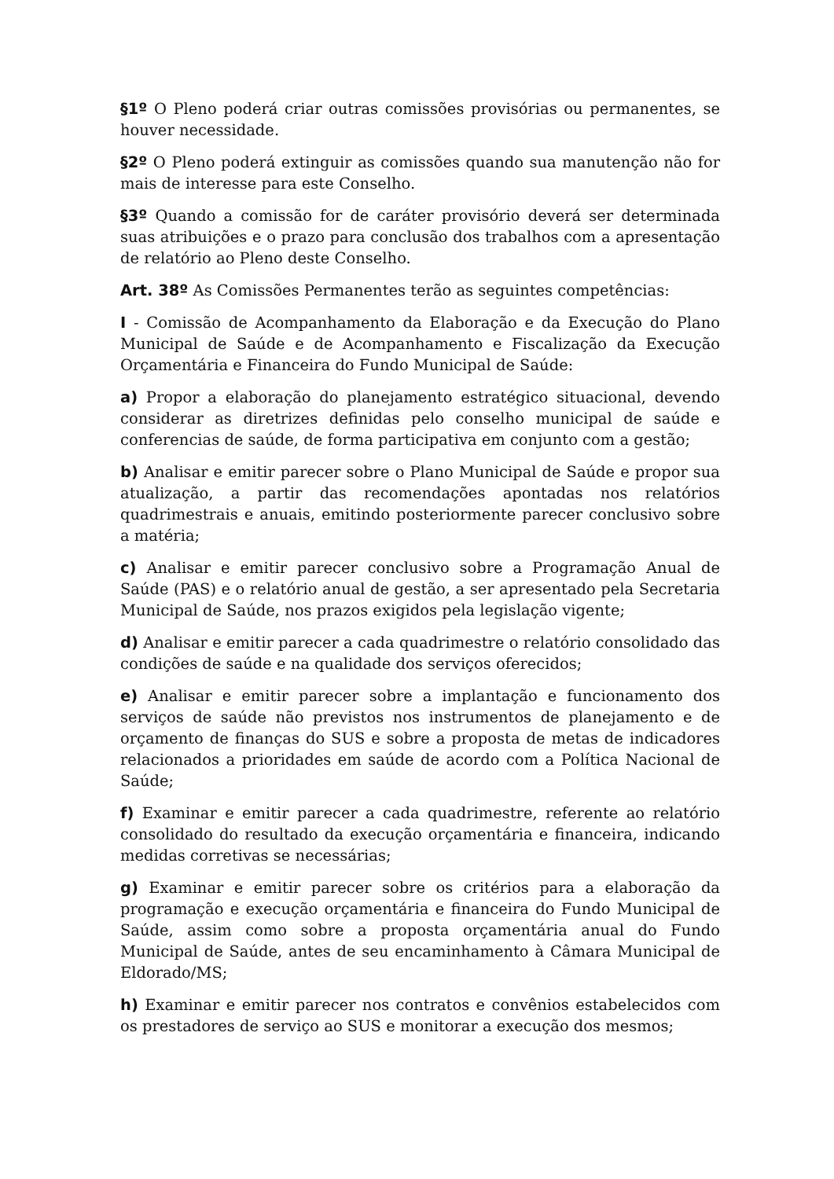§1º O Pleno poderá criar outras comissões provisórias ou permanentes, se houver necessidade.
§2º O Pleno poderá extinguir as comissões quando sua manutenção não for mais de interesse para este Conselho.
§3º Quando a comissão for de caráter provisório deverá ser determinada suas atribuições e o prazo para conclusão dos trabalhos com a apresentação de relatório ao Pleno deste Conselho.
Art. 38º As Comissões Permanentes terão as seguintes competências:
I - Comissão de Acompanhamento da Elaboração e da Execução do Plano Municipal de Saúde e de Acompanhamento e Fiscalização da Execução Orçamentária e Financeira do Fundo Municipal de Saúde:
a) Propor a elaboração do planejamento estratégico situacional, devendo considerar as diretrizes definidas pelo conselho municipal de saúde e conferencias de saúde, de forma participativa em conjunto com a gestão;
b) Analisar e emitir parecer sobre o Plano Municipal de Saúde e propor sua atualização, a partir das recomendações apontadas nos relatórios quadrimestrais e anuais, emitindo posteriormente parecer conclusivo sobre a matéria;
c) Analisar e emitir parecer conclusivo sobre a Programação Anual de Saúde (PAS) e o relatório anual de gestão, a ser apresentado pela Secretaria Municipal de Saúde, nos prazos exigidos pela legislação vigente;
d) Analisar e emitir parecer a cada quadrimestre o relatório consolidado das condições de saúde e na qualidade dos serviços oferecidos;
e) Analisar e emitir parecer sobre a implantação e funcionamento dos serviços de saúde não previstos nos instrumentos de planejamento e de orçamento de finanças do SUS e sobre a proposta de metas de indicadores relacionados a prioridades em saúde de acordo com a Política Nacional de Saúde;
f) Examinar e emitir parecer a cada quadrimestre, referente ao relatório consolidado do resultado da execução orçamentária e financeira, indicando medidas corretivas se necessárias;
g) Examinar e emitir parecer sobre os critérios para a elaboração da programação e execução orçamentária e financeira do Fundo Municipal de Saúde, assim como sobre a proposta orçamentária anual do Fundo Municipal de Saúde, antes de seu encaminhamento à Câmara Municipal de Eldorado/MS;
h) Examinar e emitir parecer nos contratos e convênios estabelecidos com os prestadores de serviço ao SUS e monitorar a execução dos mesmos;